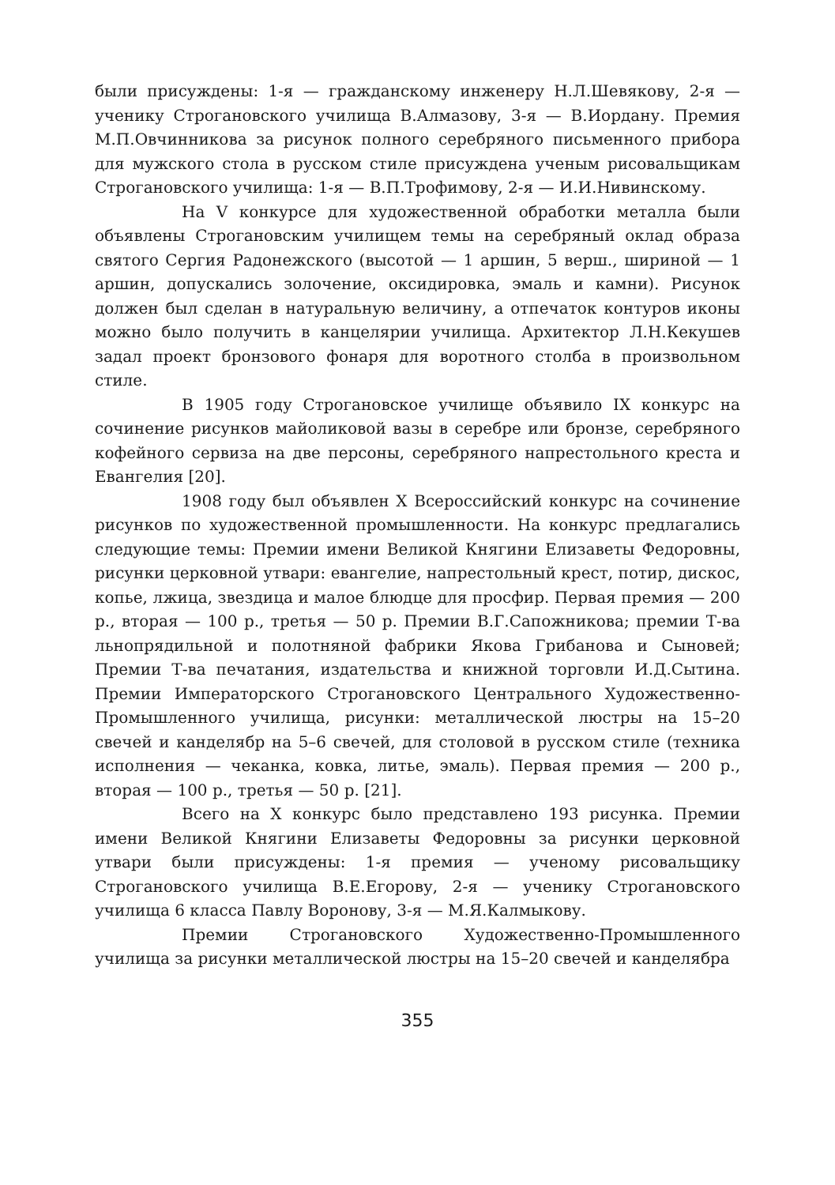были присуждены: 1-я — гражданскому инженеру Н.Л.Шевякову, 2-я — ученику Строгановского училища В.Алмазову, 3-я — В.Иордану. Премия М.П.Овчинникова за рисунок полного серебряного письменного прибора для мужского стола в русском стиле присуждена ученым рисовальщикам Строгановского училища: 1-я — В.П.Трофимову, 2-я — И.И.Нивинскому.
На V конкурсе для художественной обработки металла были объявлены Строгановским училищем темы на серебряный оклад образа святого Сергия Радонежского (высотой — 1 аршин, 5 верш., шириной — 1 аршин, допускались золочение, оксидировка, эмаль и камни). Рисунок должен был сделан в натуральную величину, а отпечаток контуров иконы можно было получить в канцелярии училища. Архитектор Л.Н.Кекушев задал проект бронзового фонаря для воротного столба в произвольном стиле.
В 1905 году Строгановское училище объявило IX конкурс на сочинение рисунков майоликовой вазы в серебре или бронзе, серебряного кофейного сервиза на две персоны, серебряного напрестольного креста и Евангелия [20].
1908 году был объявлен X Всероссийский конкурс на сочинение рисунков по художественной промышленности. На конкурс предлагались следующие темы: Премии имени Великой Княгини Елизаветы Федоровны, рисунки церковной утвари: евангелие, напрестольный крест, потир, дискос, копье, лжица, звездица и малое блюдце для просфир. Первая премия — 200 р., вторая — 100 р., третья — 50 р. Премии В.Г.Сапожникова; премии Т-ва льнопрядильной и полотняной фабрики Якова Грибанова и Сыновей; Премии Т-ва печатания, издательства и книжной торговли И.Д.Сытина. Премии Императорского Строгановского Центрального Художественно-Промышленного училища, рисунки: металлической люстры на 15–20 свечей и канделябр на 5–6 свечей, для столовой в русском стиле (техника исполнения — чеканка, ковка, литье, эмаль). Первая премия — 200 р., вторая — 100 р., третья — 50 р. [21].
Всего на X конкурс было представлено 193 рисунка. Премии имени Великой Княгини Елизаветы Федоровны за рисунки церковной утвари были присуждены: 1-я премия — ученому рисовальщику Строгановского училища В.Е.Егорову, 2-я — ученику Строгановского училища 6 класса Павлу Воронову, 3-я — М.Я.Калмыкову.
Премии Строгановского Художественно-Промышленного училища за рисунки металлической люстры на 15–20 свечей и канделябра
355